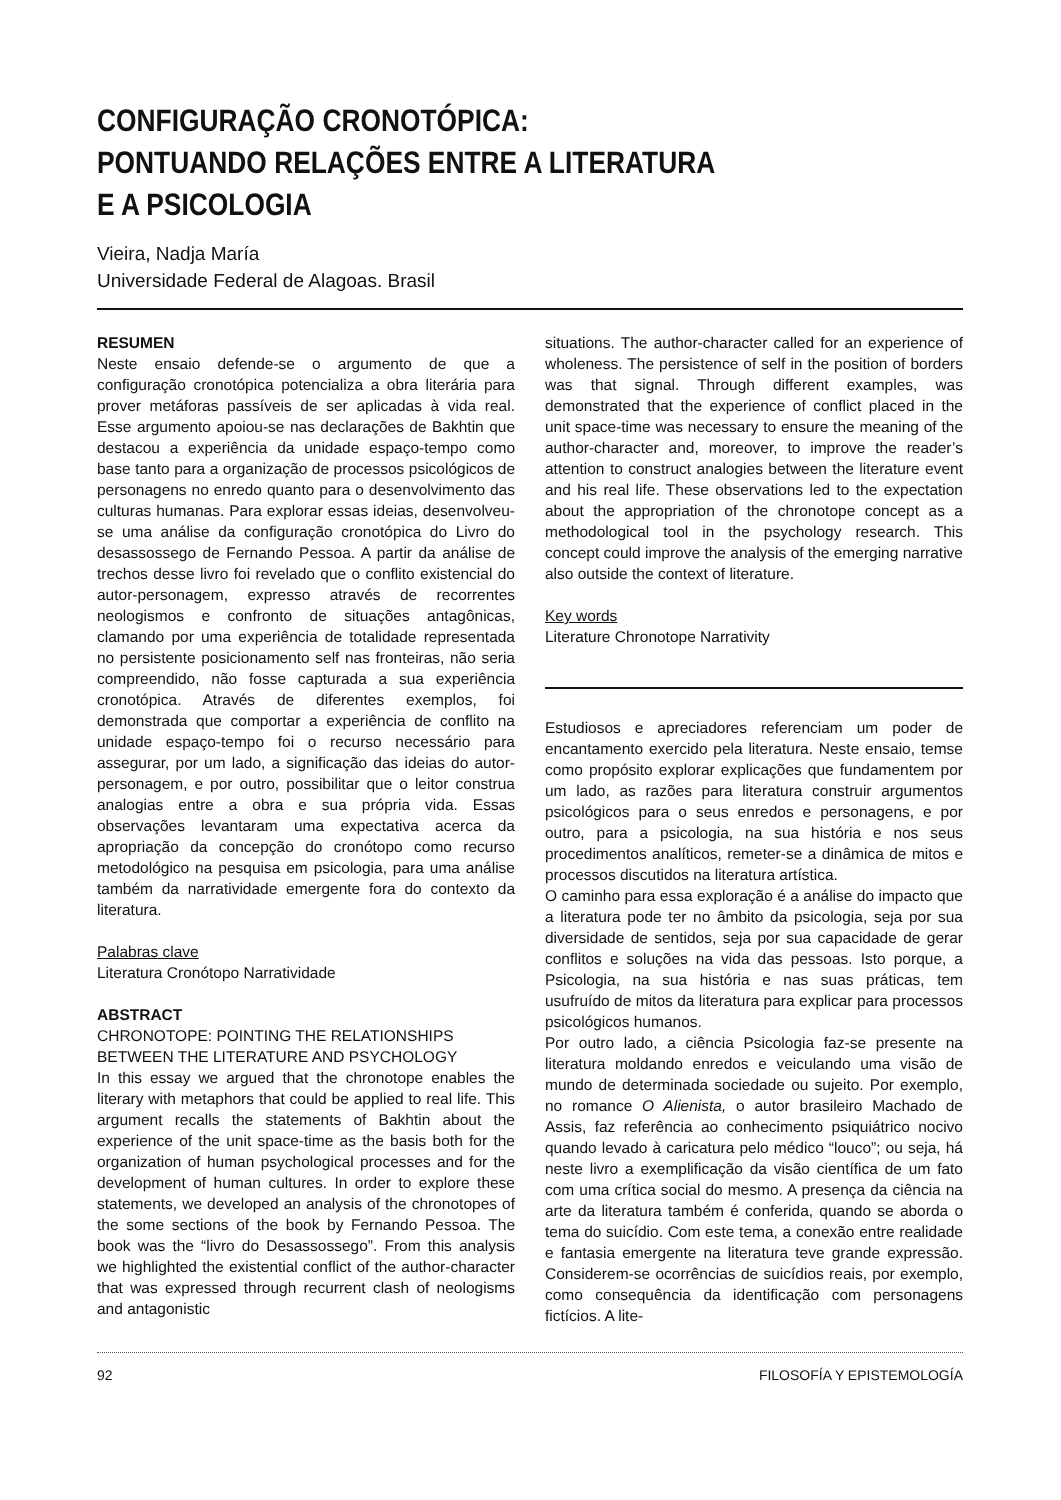CONFIGURAÇÃO CRONOTÓPICA:
PONTUANDO RELAÇÕES ENTRE A LITERATURA
E A PSICOLOGIA
Vieira, Nadja María
Universidade Federal de Alagoas. Brasil
RESUMEN
Neste ensaio defende-se o argumento de que a configuração cronotópica potencializa a obra literária para prover metáforas passíveis de ser aplicadas à vida real. Esse argumento apoiou-se nas declarações de Bakhtin que destacou a experiência da unidade espaço-tempo como base tanto para a organização de processos psicológicos de personagens no enredo quanto para o desenvolvimento das culturas humanas. Para explorar essas ideias, desenvolveu-se uma análise da configuração cronotópica do Livro do desassossego de Fernando Pessoa. A partir da análise de trechos desse livro foi revelado que o conflito existencial do autor-personagem, expresso através de recorrentes neologismos e confronto de situações antagônicas, clamando por uma experiência de totalidade representada no persistente posicionamento self nas fronteiras, não seria compreendido, não fosse capturada a sua experiência cronotópica. Através de diferentes exemplos, foi demonstrada que comportar a experiência de conflito na unidade espaço-tempo foi o recurso necessário para assegurar, por um lado, a significação das ideias do autor-personagem, e por outro, possibilitar que o leitor construa analogias entre a obra e sua própria vida. Essas observações levantaram uma expectativa acerca da apropriação da concepção do cronótopo como recurso metodológico na pesquisa em psicologia, para uma análise também da narratividade emergente fora do contexto da literatura.
Palabras clave
Literatura Cronótopo Narratividade
ABSTRACT
CHRONOTOPE: POINTING THE RELATIONSHIPS BETWEEN THE LITERATURE AND PSYCHOLOGY
In this essay we argued that the chronotope enables the literary with metaphors that could be applied to real life. This argument recalls the statements of Bakhtin about the experience of the unit space-time as the basis both for the organization of human psychological processes and for the development of human cultures. In order to explore these statements, we developed an analysis of the chronotopes of the some sections of the book by Fernando Pessoa. The book was the “livro do Desassossego”. From this analysis we highlighted the existential conflict of the author-character that was expressed through recurrent clash of neologisms and antagonistic
situations. The author-character called for an experience of wholeness. The persistence of self in the position of borders was that signal. Through different examples, was demonstrated that the experience of conflict placed in the unit space-time was necessary to ensure the meaning of the author-character and, moreover, to improve the reader’s attention to construct analogies between the literature event and his real life. These observations led to the expectation about the appropriation of the chronotope concept as a methodological tool in the psychology research. This concept could improve the analysis of the emerging narrative also outside the context of literature.
Key words
Literature Chronotope Narrativity
Estudiosos e apreciadores referenciam um poder de encantamento exercido pela literatura. Neste ensaio, temse como propósito explorar explicações que fundamentem por um lado, as razões para literatura construir argumentos psicológicos para o seus enredos e personagens, e por outro, para a psicologia, na sua história e nos seus procedimentos analíticos, remeter-se a dinâmica de mitos e processos discutidos na literatura artística.
O caminho para essa exploração é a análise do impacto que a literatura pode ter no âmbito da psicologia, seja por sua diversidade de sentidos, seja por sua capacidade de gerar conflitos e soluções na vida das pessoas. Isto porque, a Psicologia, na sua história e nas suas práticas, tem usufruído de mitos da literatura para explicar para processos psicológicos humanos.
Por outro lado, a ciência Psicologia faz-se presente na literatura moldando enredos e veiculando uma visão de mundo de determinada sociedade ou sujeito. Por exemplo, no romance O Alienista, o autor brasileiro Machado de Assis, faz referência ao conhecimento psiquiátrico nocivo quando levado à caricatura pelo médico “louco”; ou seja, há neste livro a exemplificação da visão científica de um fato com uma crítica social do mesmo. A presença da ciência na arte da literatura também é conferida, quando se aborda o tema do suicídio. Com este tema, a conexão entre realidade e fantasia emergente na literatura teve grande expressão. Considerem-se ocorrências de suicídios reais, por exemplo, como consequência da identificação com personagens fictícios. A lite-
92 FILOSOFÍA Y EPISTEMOLOGÍA